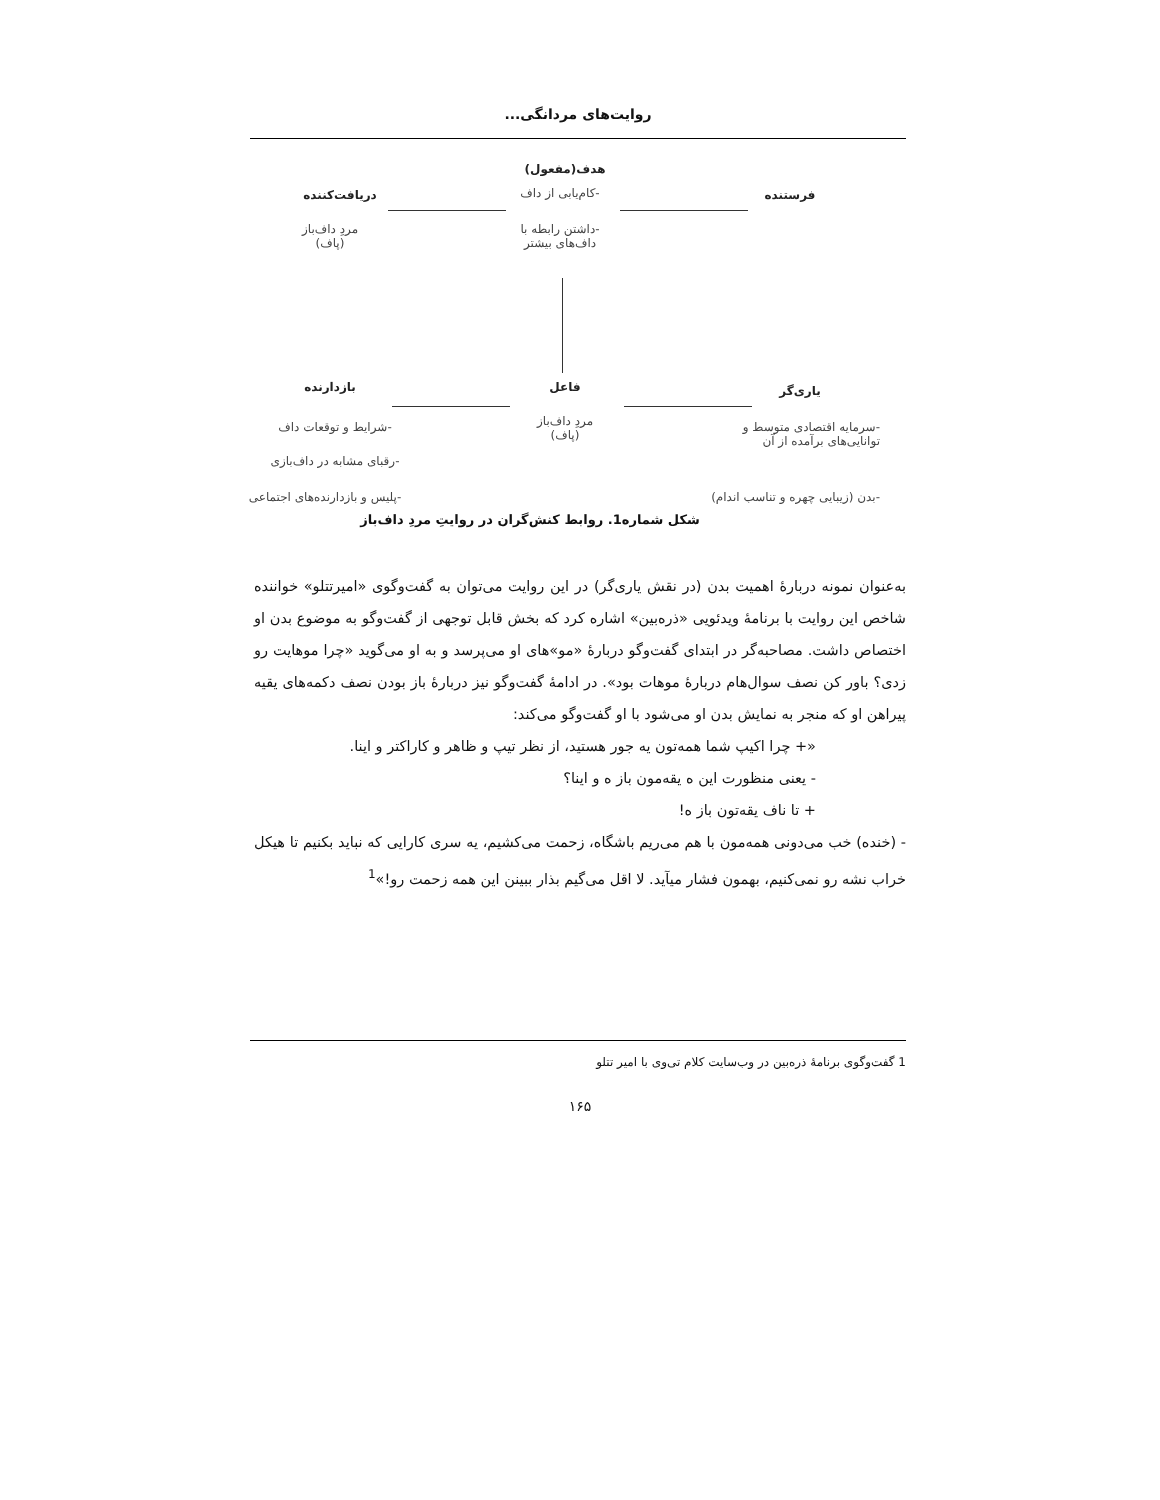روایت‌های مردانگی...
هدف(مفعول)
-کام‌یابی از داف
-داشتن رابطه با
داف‌های بیشتر
دریافت‌کننده
مردِ داف‌باز
(پاف)
فرستنده
بازدارنده فاعل یاری‌گر
مردِ داف‌باز
(پاف)
-شرایط و توقعات داف
-رقبای مشابه در داف‌بازی
-پلیس و بازدارنده‌های اجتماعی
-سرمایه اقتصادی متوسط و
توانایی‌های برآمده از آن
-بدن (زیبایی چهره و تناسب اندام)
شکل شماره1. روابط کنش‌گران در روایتِ مردِ داف‌باز
به‌عنوان نمونه دربارهٔ اهمیت بدن (در نقش یاری‌گر) در این روایت می‌توان به گفت‌وگوی «امیرتتلو» خواننده شاخص این روایت با برنامهٔ ویدئویی «ذره‌بین» اشاره کرد که بخش قابل توجهی از گفت‌وگو به موضوع بدن او اختصاص داشت. مصاحبه‌گر در ابتدای گفت‌وگو دربارهٔ «مو»های او می‌پرسد و به او می‌گوید «چرا موهایت رو زدی؟ باور کن نصف سوال‌هام دربارهٔ موهات بود». در ادامهٔ گفت‌وگو نیز دربارهٔ باز بودن نصف دکمه‌های یقیه پیراهن او که منجر به نمایش بدن او می‌شود با او گفت‌وگو می‌کند:
«+ چرا اکیپ شما همه‌تون یه جور هستید، از نظر تیپ و ظاهر و کاراکتر و اینا.
- یعنی منظورت این ه یقه‌مون باز ه و اینا؟
+ تا ناف یقه‌تون باز ه!
- (خنده) خب می‌دونی همه‌مون با هم می‌ریم باشگاه، زحمت می‌کشیم، یه سری کارایی که نباید بکنیم تا هیکل خراب نشه رو نمی‌کنیم، بهمون فشار میآید. لا اقل می‌گیم بذار ببینن این همه زحمت رو!»<sup>1</sup>
1 گفت‌وگوی برنامهٔ ذره‌بین در وب‌سایت کلام تی‌وی با امیر تتلو
۱۶۵